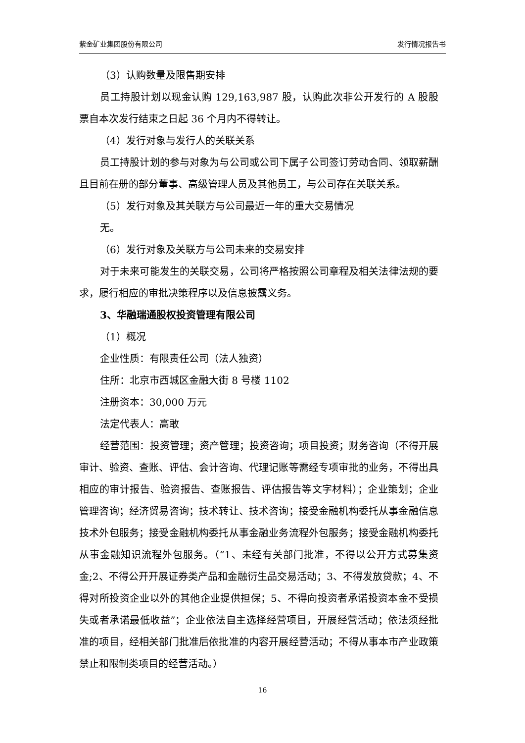紫金矿业集团股份有限公司 发行情况报告书
（3）认购数量及限售期安排
员工持股计划以现金认购 129,163,987 股，认购此次非公开发行的 A 股股票自本次发行结束之日起 36 个月内不得转让。
（4）发行对象与发行人的关联关系
员工持股计划的参与对象为与公司或公司下属子公司签订劳动合同、领取薪酬且目前在册的部分董事、高级管理人员及其他员工，与公司存在关联关系。
（5）发行对象及其关联方与公司最近一年的重大交易情况
无。
（6）发行对象及关联方与公司未来的交易安排
对于未来可能发生的关联交易，公司将严格按照公司章程及相关法律法规的要求，履行相应的审批决策程序以及信息披露义务。
3、华融瑞通股权投资管理有限公司
（1）概况
企业性质：有限责任公司（法人独资）
住所：北京市西城区金融大街 8 号楼 1102
注册资本：30,000 万元
法定代表人：高敢
经营范围：投资管理；资产管理；投资咨询；项目投资；财务咨询（不得开展审计、验资、查账、评估、会计咨询、代理记账等需经专项审批的业务，不得出具相应的审计报告、验资报告、查账报告、评估报告等文字材料）；企业策划；企业管理咨询；经济贸易咨询；技术转让、技术咨询；接受金融机构委托从事金融信息技术外包服务；接受金融机构委托从事金融业务流程外包服务；接受金融机构委托从事金融知识流程外包服务。（“1、未经有关部门批准，不得以公开方式募集资金;2、不得公开开展证券类产品和金融衍生品交易活动；3、不得发放贷款；4、不得对所投资企业以外的其他企业提供担保；5、不得向投资者承诺投资本金不受损失或者承诺最低收益”；企业依法自主选择经营项目，开展经营活动；依法须经批准的项目，经相关部门批准后依批准的内容开展经营活动；不得从事本市产业政策禁止和限制类项目的经营活动。）
16